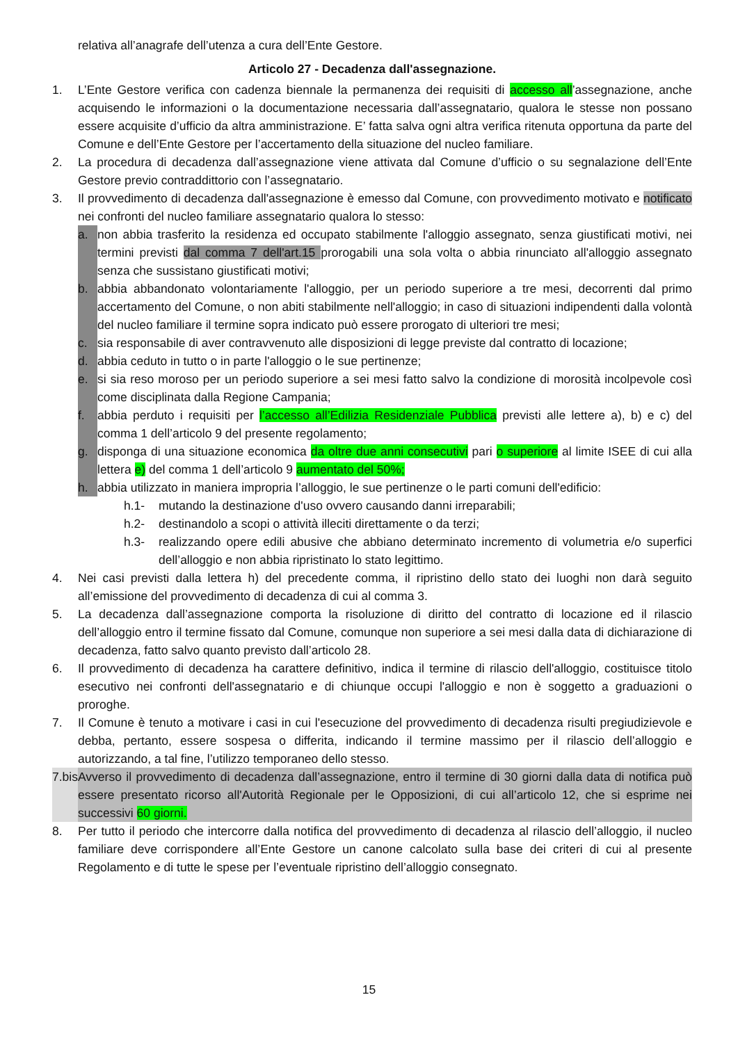relativa all’anagrafe dell’utenza a cura dell’Ente Gestore.
Articolo 27 - Decadenza dall'assegnazione.
1. L’Ente Gestore verifica con cadenza biennale la permanenza dei requisiti di accesso all’assegnazione, anche acquisendo le informazioni o la documentazione necessaria dall’assegnatario, qualora le stesse non possano essere acquisite d’ufficio da altra amministrazione. E’ fatta salva ogni altra verifica ritenuta opportuna da parte del Comune e dell’Ente Gestore per l’accertamento della situazione del nucleo familiare.
2. La procedura di decadenza dall’assegnazione viene attivata dal Comune d’ufficio o su segnalazione dell’Ente Gestore previo contraddittorio con l’assegnatario.
3. Il provvedimento di decadenza dall'assegnazione è emesso dal Comune, con provvedimento motivato e notificato nei confronti del nucleo familiare assegnatario qualora lo stesso:
a. non abbia trasferito la residenza ed occupato stabilmente l'alloggio assegnato, senza giustificati motivi, nei termini previsti dal comma 7 dell'art.15 prorogabili una sola volta o abbia rinunciato all'alloggio assegnato senza che sussistano giustificati motivi;
b. abbia abbandonato volontariamente l'alloggio, per un periodo superiore a tre mesi, decorrenti dal primo accertamento del Comune, o non abiti stabilmente nell'alloggio; in caso di situazioni indipendenti dalla volontà del nucleo familiare il termine sopra indicato può essere prorogato di ulteriori tre mesi;
c. sia responsabile di aver contravvenuto alle disposizioni di legge previste dal contratto di locazione;
d. abbia ceduto in tutto o in parte l'alloggio o le sue pertinenze;
e. si sia reso moroso per un periodo superiore a sei mesi fatto salvo la condizione di morosità incolpevole così come disciplinata dalla Regione Campania;
f. abbia perduto i requisiti per l’accesso all’Edilizia Residenziale Pubblica previsti alle lettere a), b) e c) del comma 1 dell’articolo 9 del presente regolamento;
g. disponga di una situazione economica da oltre due anni consecutivi pari o superiore al limite ISEE di cui alla lettera e) del comma 1 dell’articolo 9 aumentato del 50%;
h. abbia utilizzato in maniera impropria l’alloggio, le sue pertinenze o le parti comuni dell'edificio:
h.1- mutando la destinazione d'uso ovvero causando danni irreparabili;
h.2- destinandolo a scopi o attività illeciti direttamente o da terzi;
h.3- realizzando opere edili abusive che abbiano determinato incremento di volumetria e/o superfici dell’alloggio e non abbia ripristinato lo stato legittimo.
4. Nei casi previsti dalla lettera h) del precedente comma, il ripristino dello stato dei luoghi non darà seguito all’emissione del provvedimento di decadenza di cui al comma 3.
5. La decadenza dall’assegnazione comporta la risoluzione di diritto del contratto di locazione ed il rilascio dell’alloggio entro il termine fissato dal Comune, comunque non superiore a sei mesi dalla data di dichiarazione di decadenza, fatto salvo quanto previsto dall’articolo 28.
6. Il provvedimento di decadenza ha carattere definitivo, indica il termine di rilascio dell'alloggio, costituisce titolo esecutivo nei confronti dell'assegnatario e di chiunque occupi l'alloggio e non è soggetto a graduazioni o proroghe.
7. Il Comune è tenuto a motivare i casi in cui l'esecuzione del provvedimento di decadenza risulti pregiudizievole e debba, pertanto, essere sospesa o differita, indicando il termine massimo per il rilascio dell’alloggio e autorizzando, a tal fine, l’utilizzo temporaneo dello stesso.
7.bis Avverso il provvedimento di decadenza dall’assegnazione, entro il termine di 30 giorni dalla data di notifica può essere presentato ricorso all'Autorità Regionale per le Opposizioni, di cui all’articolo 12, che si esprime nei successivi 60 giorni.
8. Per tutto il periodo che intercorre dalla notifica del provvedimento di decadenza al rilascio dell’alloggio, il nucleo familiare deve corrispondere all’Ente Gestore un canone calcolato sulla base dei criteri di cui al presente Regolamento e di tutte le spese per l’eventuale ripristino dell’alloggio consegnato.
15